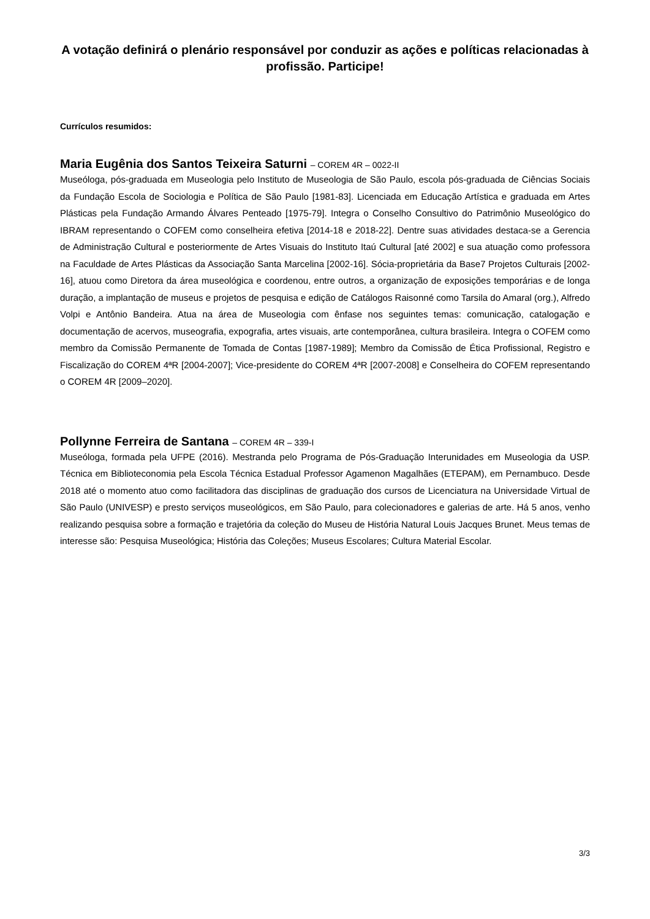A votação definirá o plenário responsável por conduzir as ações e políticas relacionadas à profissão. Participe!
Currículos resumidos:
Maria Eugênia dos Santos Teixeira Saturni – COREM 4R – 0022-II
Museóloga, pós-graduada em Museologia pelo Instituto de Museologia de São Paulo, escola pós-graduada de Ciências Sociais da Fundação Escola de Sociologia e Política de São Paulo [1981-83]. Licenciada em Educação Artística e graduada em Artes Plásticas pela Fundação Armando Álvares Penteado [1975-79]. Integra o Conselho Consultivo do Patrimônio Museológico do IBRAM representando o COFEM como conselheira efetiva [2014-18 e 2018-22]. Dentre suas atividades destaca-se a Gerencia de Administração Cultural e posteriormente de Artes Visuais do Instituto Itaú Cultural [até 2002] e sua atuação como professora na Faculdade de Artes Plásticas da Associação Santa Marcelina [2002-16]. Sócia-proprietária da Base7 Projetos Culturais [2002-16], atuou como Diretora da área museológica e coordenou, entre outros, a organização de exposições temporárias e de longa duração, a implantação de museus e projetos de pesquisa e edição de Catálogos Raisonné como Tarsila do Amaral (org.), Alfredo Volpi e Antônio Bandeira. Atua na área de Museologia com ênfase nos seguintes temas: comunicação, catalogação e documentação de acervos, museografia, expografia, artes visuais, arte contemporânea, cultura brasileira. Integra o COFEM como membro da Comissão Permanente de Tomada de Contas [1987-1989]; Membro da Comissão de Ética Profissional, Registro e Fiscalização do COREM 4ªR [2004-2007]; Vice-presidente do COREM 4ªR [2007-2008] e Conselheira do COFEM representando o COREM 4R [2009–2020].
Pollynne Ferreira de Santana – COREM 4R – 339-I
Museóloga, formada pela UFPE (2016). Mestranda pelo Programa de Pós-Graduação Interunidades em Museologia da USP. Técnica em Biblioteconomia pela Escola Técnica Estadual Professor Agamenon Magalhães (ETEPAM), em Pernambuco. Desde 2018 até o momento atuo como facilitadora das disciplinas de graduação dos cursos de Licenciatura na Universidade Virtual de São Paulo (UNIVESP) e presto serviços museológicos, em São Paulo, para colecionadores e galerias de arte. Há 5 anos, venho realizando pesquisa sobre a formação e trajetória da coleção do Museu de História Natural Louis Jacques Brunet. Meus temas de interesse são: Pesquisa Museológica; História das Coleções; Museus Escolares; Cultura Material Escolar.
3/3